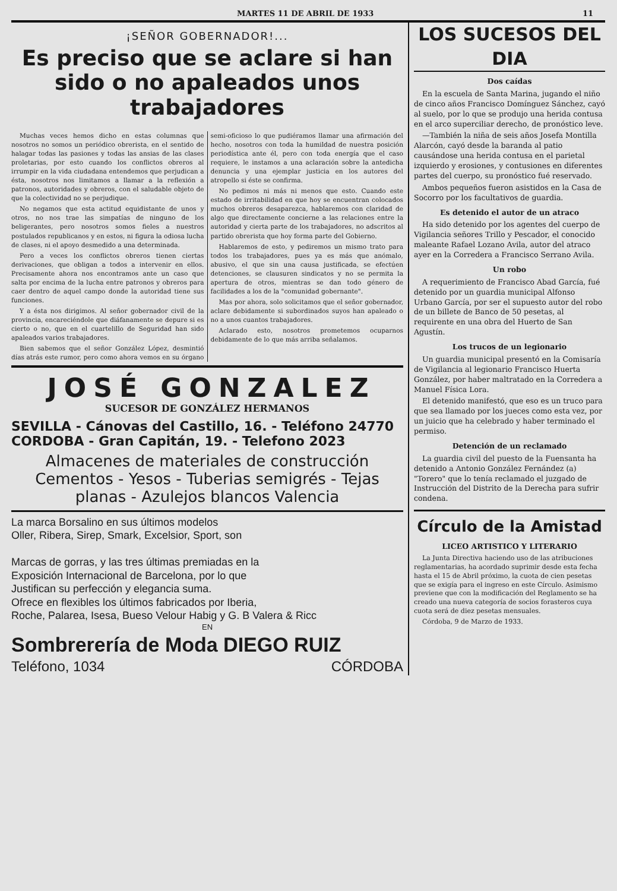MARTES 11 DE ABRIL DE 1933 11
¡SEÑOR GOBERNADOR!...
Es preciso que se aclare si han sido o no apaleados unos trabajadores
Muchas veces hemos dicho en estas columnas que nosotros no somos un periódico obrerista, en el sentido de halagar todas las pasiones y todas las ansias de las clases proletarias, por esto cuando los conflictos obreros al irrumpir en la vida ciudadana entendemos que perjudican a ésta, nosotros nos limitamos a llamar a la reflexión a patronos, autoridades y obreros, con el saludable objeto de que la colectividad no se perjudique.
No negamos que esta actitud equidistante de unos y otros, no nos trae las simpatías de ninguno de los beligerantes, pero nosotros somos fieles a nuestros postulados republicanos y en estos, ni figura la odiosa lucha de clases, ni el apoyo desmedido a una determinada.
Pero a veces los conflictos obreros tienen ciertas derivaciones, que obligan a todos a intervenir en ellos. Precisamente ahora nos encontramos ante un caso que salta por encima de la lucha entre patronos y obreros para caer dentro de aquel campo donde la autoridad tiene sus funciones.
Y a ésta nos dirigimos. Al señor gobernador civil de la provincia, encareciéndole que diáfanamente se depure si es cierto o no, que en el cuartelillo de Seguridad han sido apaleados varios trabajadores.
Bien sabemos que el señor González López, desmintió días atrás este rumor, pero como ahora vemos en su órgano semi-oficioso lo que pudiéramos llamar una afirmación del hecho, nosotros con toda la humildad de nuestra posición periodística ante él, pero con toda energía que el caso requiere, le instamos a una aclaración sobre la antedicha denuncia y una ejemplar justicia en los autores del atropello si éste se confirma.
No pedimos ni más ni menos que esto. Cuando este estado de irritabilidad en que hoy se encuentran colocados muchos obreros desaparezca, hablaremos con claridad de algo que directamente concierne a las relaciones entre la autoridad y cierta parte de los trabajadores, no adscritos al partido obrerista que hoy forma parte del Gobierno.
Hablaremos de esto, y pediremos un mismo trato para todos los trabajadores, pues ya es más que anómalo, abusivo, el que sin una causa justificada, se efectúen detenciones, se clausuren sindicatos y no se permita la apertura de otros, mientras se dan todo género de facilidades a los de la "comunidad gobernante".
Mas por ahora, solo solicitamos que el señor gobernador, aclare debidamente si subordinados suyos han apaleado o no a unos cuantos trabajadores.
Aclarado esto, nosotros prometemos ocuparnos debidamente de lo que más arriba señalamos.
JOSÉ GONZALEZ
SUCESOR DE GONZÁLEZ HERMANOS
SEVILLA - Cánovas del Castillo, 16. - Teléfono 24770
CORDOBA - Gran Capitán, 19. - Telefono 2023
Almacenes de materiales de construcción
Cementos - Yesos - Tuberias semigrés - Tejas planas - Azulejos blancos Valencia
La marca Borsalino en sus últimos modelos
Oller, Ribera, Sirep, Smark, Excelsior, Sport, son
Marcas de gorras, y las tres últimas premiadas en la
Exposición Internacional de Barcelona, por lo que
Justifican su perfección y elegancia suma.
Ofrece en flexibles los últimos fabricados por Iberia,
Roche, Palarea, Isesa, Bueso Velour Habig y G. B Valera & Ricc
EN
Sombrerería de Moda DIEGO RUIZ
Teléfono, 1034 CÓRDOBA
LOS SUCESOS DEL DIA
Dos caídas
En la escuela de Santa Marina, jugando el niño de cinco años Francisco Domínguez Sánchez, cayó al suelo, por lo que se produjo una herida contusa en el arco superciliar derecho, de pronóstico leve.
—También la niña de seis años Josefa Montilla Alarcón, cayó desde la baranda al patio causándose una herida contusa en el parietal izquierdo y erosiones, y contusiones en diferentes partes del cuerpo, su pronóstico fué reservado.
Ambos pequeños fueron asistidos en la Casa de Socorro por los facultativos de guardia.
Es detenido el autor de un atraco
Ha sido detenido por los agentes del cuerpo de Vigilancia señores Trillo y Pescador, el conocido maleante Rafael Lozano Avila, autor del atraco ayer en la Corredera a Francisco Serrano Avila.
Un robo
A requerimiento de Francisco Abad García, fué detenido por un guardia municipal Alfonso Urbano García, por ser el supuesto autor del robo de un billete de Banco de 50 pesetas, al requirente en una obra del Huerto de San Agustín.
Los trucos de un legionario
Un guardia municipal presentó en la Comisaría de Vigilancia al legionario Francisco Huerta González, por haber maltratado en la Corredera a Manuel Física Lora.
El detenido manifestó, que eso es un truco para que sea llamado por los jueces como esta vez, por un juicio que ha celebrado y haber terminado el permiso.
Detención de un reclamado
La guardia civil del puesto de la Fuensanta ha detenido a Antonio González Fernández (a) "Torero" que lo tenía reclamado el juzgado de Instrucción del Distrito de la Derecha para sufrir condena.
Círculo de la Amistad
LICEO ARTISTICO Y LITERARIO
La Junta Directiva haciendo uso de las atribuciones reglamentarias, ha acordado suprimir desde esta fecha hasta el 15 de Abril próximo, la cuota de cien pesetas que se exigía para el ingreso en este Círculo. Asimismo previene que con la modificación del Reglamento se ha creado una nueva categoría de socios forasteros cuya cuota será de diez pesetas mensuales.
Córdoba, 9 de Marzo de 1933.